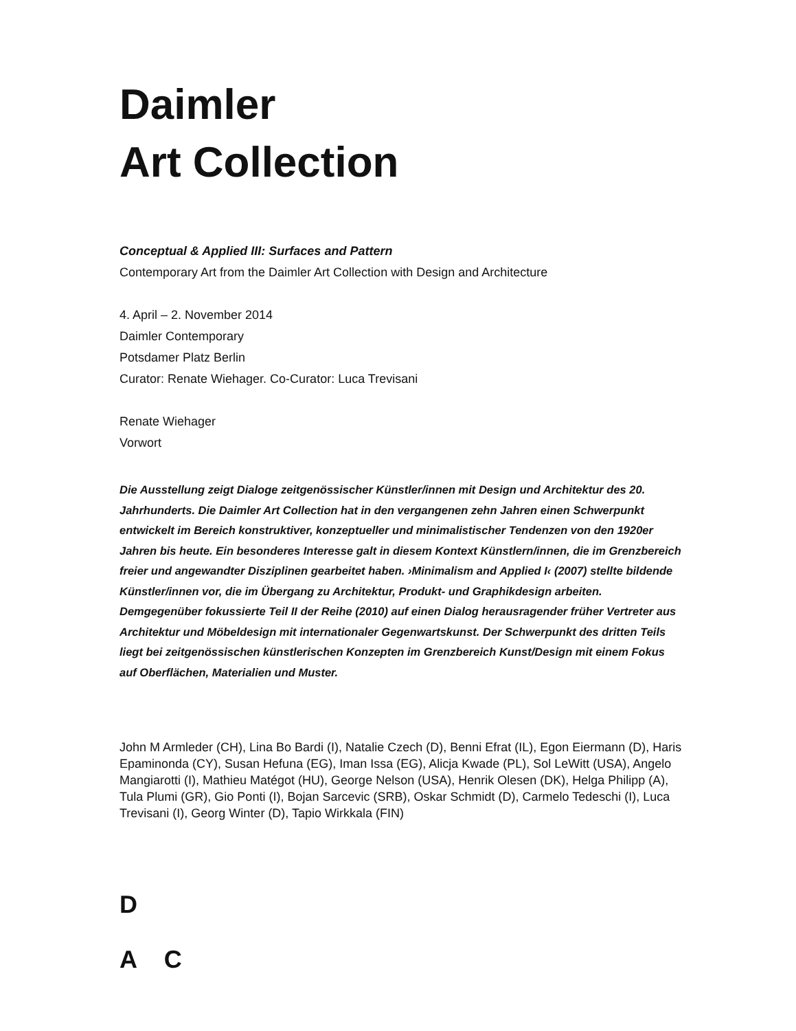Daimler
Art Collection
Conceptual & Applied III: Surfaces and Pattern
Contemporary Art from the Daimler Art Collection with Design and Architecture
4. April – 2. November 2014
Daimler Contemporary
Potsdamer Platz Berlin
Curator: Renate Wiehager. Co-Curator: Luca Trevisani
Renate Wiehager
Vorwort
Die Ausstellung zeigt Dialoge zeitgenössischer Künstler/innen mit Design und Architektur des 20. Jahrhunderts. Die Daimler Art Collection hat in den vergangenen zehn Jahren einen Schwerpunkt entwickelt im Bereich konstruktiver, konzeptueller und minimalistischer Tendenzen von den 1920er Jahren bis heute. Ein besonderes Interesse galt in diesem Kontext Künstlern/innen, die im Grenzbereich freier und angewandter Disziplinen gearbeitet haben. ›Minimalism and Applied I‹ (2007) stellte bildende Künstler/innen vor, die im Übergang zu Architektur, Produkt- und Graphikdesign arbeiten. Demgegenüber fokussierte Teil II der Reihe (2010) auf einen Dialog herausragender früher Vertreter aus Architektur und Möbeldesign mit internationaler Gegenwartskunst. Der Schwerpunkt des dritten Teils liegt bei zeitgenössischen künstlerischen Konzepten im Grenzbereich Kunst/Design mit einem Fokus auf Oberflächen, Materialien und Muster.
John M Armleder (CH), Lina Bo Bardi (I), Natalie Czech (D), Benni Efrat (IL), Egon Eiermann (D), Haris Epaminonda (CY), Susan Hefuna (EG), Iman Issa (EG), Alicja Kwade (PL), Sol LeWitt (USA), Angelo Mangiarotti (I), Mathieu Matégot (HU), George Nelson (USA), Henrik Olesen (DK), Helga Philipp (A), Tula Plumi (GR), Gio Ponti (I), Bojan Sarcevic (SRB), Oskar Schmidt (D), Carmelo Tedeschi (I), Luca Trevisani (I), Georg Winter (D), Tapio Wirkkala (FIN)
D
A C